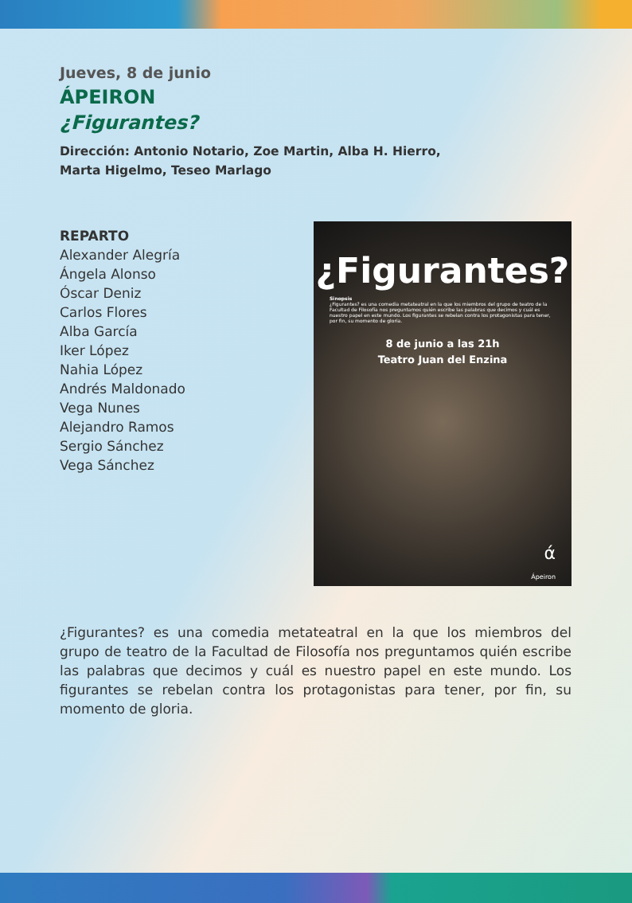Jueves, 8 de junio
ÁPEIRON
¿Figurantes?
Dirección: Antonio Notario, Zoe Martin, Alba H. Hierro,
Marta Higelmo, Teseo Marlago
REPARTO
Alexander Alegría
Ángela Alonso
Óscar Deniz
Carlos Flores
Alba García
Iker López
Nahia López
Andrés Maldonado
Vega Nunes
Alejandro Ramos
Sergio Sánchez
Vega Sánchez
¿Figurantes?
Sinopsis
¿Figurantes? es una comedia metateatral en la que los miembros del grupo de teatro de la Facultad de Filosofía nos preguntamos quién escribe las palabras que decimos y cuál es nuestro papel en este mundo. Los figurantes se rebelan contra los protagonistas para tener, por fin, su momento de gloria.
8 de junio a las 21h
Teatro Juan del Enzina
ά
Ápeiron
¿Figurantes? es una comedia metateatral en la que los miembros del grupo de teatro de la Facultad de Filosofía nos preguntamos quién escribe las palabras que decimos y cuál es nuestro papel en este mundo. Los figurantes se rebelan contra los protagonistas para tener, por fin, su momento de gloria.